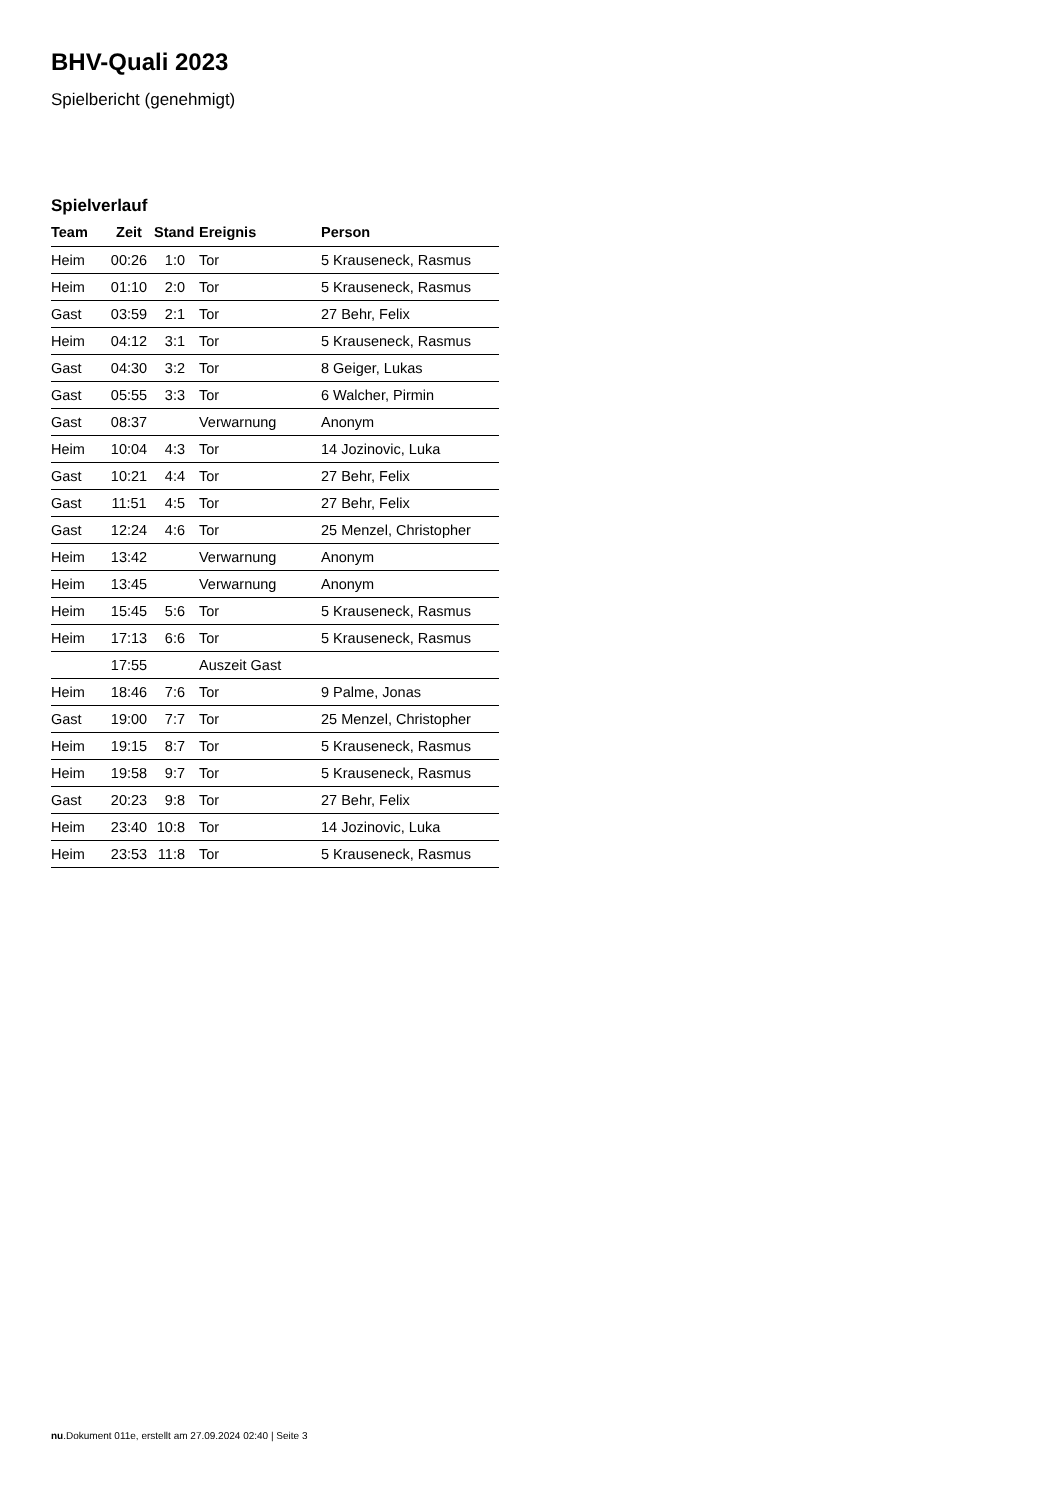BHV-Quali 2023
Spielbericht (genehmigt)
Spielverlauf
| Team | Zeit | Stand | Ereignis | Person |
| --- | --- | --- | --- | --- |
| Heim | 00:26 | 1:0 | Tor | 5 Krauseneck, Rasmus |
| Heim | 01:10 | 2:0 | Tor | 5 Krauseneck, Rasmus |
| Gast | 03:59 | 2:1 | Tor | 27 Behr, Felix |
| Heim | 04:12 | 3:1 | Tor | 5 Krauseneck, Rasmus |
| Gast | 04:30 | 3:2 | Tor | 8 Geiger, Lukas |
| Gast | 05:55 | 3:3 | Tor | 6 Walcher, Pirmin |
| Gast | 08:37 | | Verwarnung | Anonym |
| Heim | 10:04 | 4:3 | Tor | 14 Jozinovic, Luka |
| Gast | 10:21 | 4:4 | Tor | 27 Behr, Felix |
| Gast | 11:51 | 4:5 | Tor | 27 Behr, Felix |
| Gast | 12:24 | 4:6 | Tor | 25 Menzel, Christopher |
| Heim | 13:42 | | Verwarnung | Anonym |
| Heim | 13:45 | | Verwarnung | Anonym |
| Heim | 15:45 | 5:6 | Tor | 5 Krauseneck, Rasmus |
| Heim | 17:13 | 6:6 | Tor | 5 Krauseneck, Rasmus |
| | 17:55 | | Auszeit Gast | |
| Heim | 18:46 | 7:6 | Tor | 9 Palme, Jonas |
| Gast | 19:00 | 7:7 | Tor | 25 Menzel, Christopher |
| Heim | 19:15 | 8:7 | Tor | 5 Krauseneck, Rasmus |
| Heim | 19:58 | 9:7 | Tor | 5 Krauseneck, Rasmus |
| Gast | 20:23 | 9:8 | Tor | 27 Behr, Felix |
| Heim | 23:40 | 10:8 | Tor | 14 Jozinovic, Luka |
| Heim | 23:53 | 11:8 | Tor | 5 Krauseneck, Rasmus |
nu.Dokument 011e, erstellt am 27.09.2024 02:40 | Seite 3